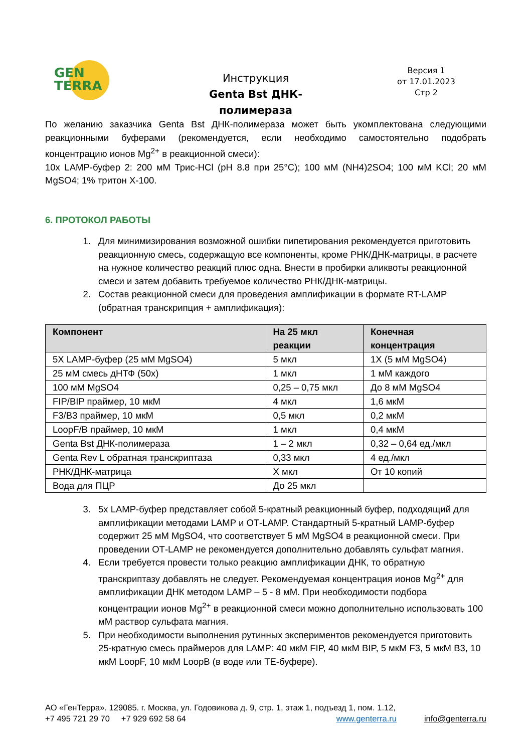GEN
TERRA
Инструкция
Genta Bst ДНК-полимераза
Версия 1
от 17.01.2023
Стр 2
По желанию заказчика Genta Bst ДНК-полимераза может быть укомплектована следующими реакционными буферами (рекомендуется, если необходимо самостоятельно подобрать концентрацию ионов Mg<sup>2+</sup> в реакционной смеси):
10х LAMP-буфер 2: 200 мМ Трис-HCl (pH 8.8 при 25°C); 100 мМ (NH4)2SO4; 100 мМ KCl; 20 мМ MgSO4; 1% тритон Х-100.
6. ПРОТОКОЛ РАБОТЫ
1. Для минимизирования возможной ошибки пипетирования рекомендуется приготовить реакционную смесь, содержащую все компоненты, кроме РНК/ДНК-матрицы, в расчете на нужное количество реакций плюс одна. Внести в пробирки аликвоты реакционной смеси и затем добавить требуемое количество РНК/ДНК-матрицы.
2. Состав реакционной смеси для проведения амплификации в формате RT-LAMP (обратная транскрипция + амплификация):
| Компонент | На 25 мкл реакции | Конечная концентрация |
| --- | --- | --- |
| 5X LAMP-буфер (25 мМ MgSO4) | 5 мкл | 1Х (5 мМ MgSO4) |
| 25 мМ смесь дНТФ (50х) | 1 мкл | 1 мМ каждого |
| 100 мМ MgSO4 | 0,25 – 0,75 мкл | До 8 мМ MgSO4 |
| FIP/BIP праймер, 10 мкМ | 4 мкл | 1,6 мкМ |
| F3/B3 праймер, 10 мкМ | 0,5 мкл | 0,2 мкМ |
| LoopF/B праймер, 10 мкМ | 1 мкл | 0,4 мкМ |
| Genta Bst ДНК-полимераза | 1 – 2 мкл | 0,32 – 0,64 ед./мкл |
| Genta Rev L обратная транскриптаза | 0,33 мкл | 4 ед./мкл |
| РНК/ДНК-матрица | Х мкл | От 10 копий |
| Вода для ПЦР | До 25 мкл | |
3. 5х LAMP-буфер представляет собой 5-кратный реакционный буфер, подходящий для амплификации методами LAMP и ОТ-LAMP. Стандартный 5-кратный LAMP-буфер содержит 25 мМ MgSO4, что соответствует 5 мМ MgSO4 в реакционной смеси. При проведении ОТ-LAMP не рекомендуется дополнительно добавлять сульфат магния.
4. Если требуется провести только реакцию амплификации ДНК, то обратную транскриптазу добавлять не следует. Рекомендуемая концентрация ионов Mg<sup>2+</sup> для амплификации ДНК методом LAMP – 5 - 8 мМ. При необходимости подбора концентрации ионов Mg<sup>2+</sup> в реакционной смеси можно дополнительно использовать 100 мМ раствор сульфата магния.
5. При необходимости выполнения рутинных экспериментов рекомендуется приготовить 25-кратную смесь праймеров для LAMP: 40 мкМ FIP, 40 мкМ BIP, 5 мкМ F3, 5 мкМ B3, 10 мкМ LoopF, 10 мкМ LoopB (в воде или ТЕ-буфере).
АО «ГенТерра». 129085. г. Москва, ул. Годовикова д. 9, стр. 1, этаж 1, подъезд 1, пом. 1.12,
+7 495 721 29 70 +7 929 692 58 64 www.genterra.ru info@genterra.ru